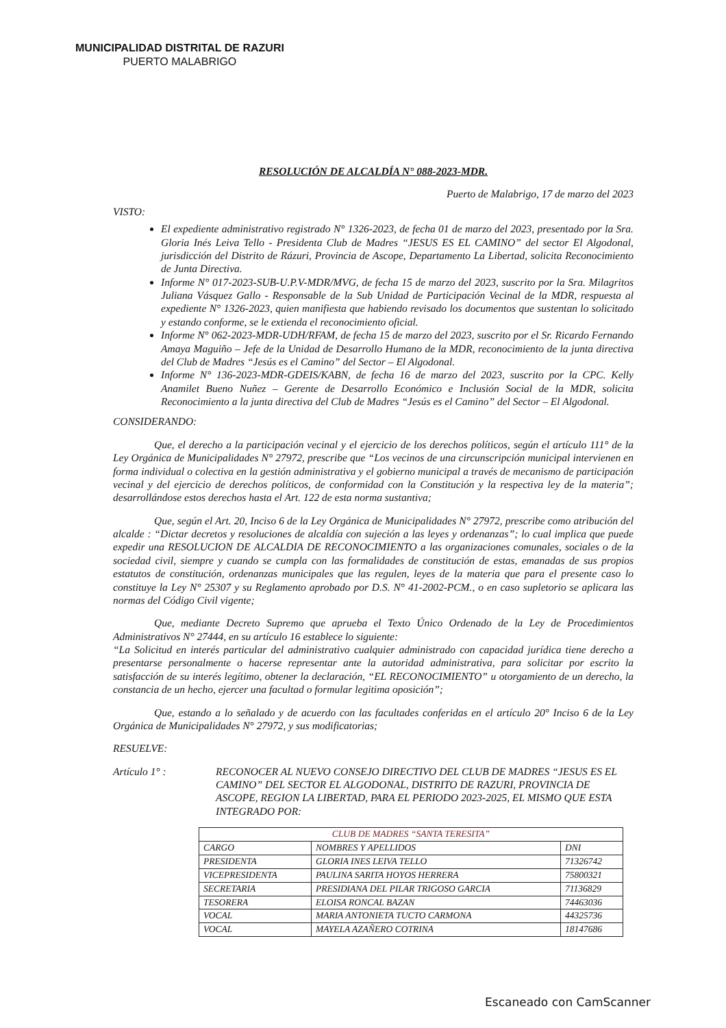MUNICIPALIDAD DISTRITAL DE RAZURI
PUERTO MALABRIGO
RESOLUCIÓN DE ALCALDÍA N° 088-2023-MDR.
Puerto de Malabrigo, 17 de marzo del 2023
VISTO:
El expediente administrativo registrado N° 1326-2023, de fecha 01 de marzo del 2023, presentado por la Sra. Gloria Inés Leiva Tello - Presidenta Club de Madres “JESUS ES EL CAMINO” del sector El Algodonal, jurisdicción del Distrito de Rázuri, Provincia de Ascope, Departamento La Libertad, solicita Reconocimiento de Junta Directiva.
Informe N° 017-2023-SUB-U.P.V-MDR/MVG, de fecha 15 de marzo del 2023, suscrito por la Sra. Milagritos Juliana Vásquez Gallo - Responsable de la Sub Unidad de Participación Vecinal de la MDR, respuesta al expediente N° 1326-2023, quien manifiesta que habiendo revisado los documentos que sustentan lo solicitado y estando conforme, se le extienda el reconocimiento oficial.
Informe N° 062-2023-MDR-UDH/RFAM, de fecha 15 de marzo del 2023, suscrito por el Sr. Ricardo Fernando Amaya Maguiño – Jefe de la Unidad de Desarrollo Humano de la MDR, reconocimiento de la junta directiva del Club de Madres “Jesús es el Camino” del Sector – El Algodonal.
Informe N° 136-2023-MDR-GDEIS/KABN, de fecha 16 de marzo del 2023, suscrito por la CPC. Kelly Anamilet Bueno Nuñez – Gerente de Desarrollo Económico e Inclusión Social de la MDR, solicita Reconocimiento a la junta directiva del Club de Madres “Jesús es el Camino” del Sector – El Algodonal.
CONSIDERANDO:
Que, el derecho a la participación vecinal y el ejercicio de los derechos políticos, según el artículo 111° de la Ley Orgánica de Municipalidades N° 27972, prescribe que “Los vecinos de una circunscripción municipal intervienen en forma individual o colectiva en la gestión administrativa y el gobierno municipal a través de mecanismo de participación vecinal y del ejercicio de derechos políticos, de conformidad con la Constitución y la respectiva ley de la materia”; desarrollándose estos derechos hasta el Art. 122 de esta norma sustantiva;
Que, según el Art. 20, Inciso 6 de la Ley Orgánica de Municipalidades N° 27972, prescribe como atribución del alcalde : “Dictar decretos y resoluciones de alcaldía con sujeción a las leyes y ordenanzas”; lo cual implica que puede expedir una RESOLUCION DE ALCALDIA DE RECONOCIMIENTO a las organizaciones comunales, sociales o de la sociedad civil, siempre y cuando se cumpla con las formalidades de constitución de estas, emanadas de sus propios estatutos de constitución, ordenanzas municipales que las regulen, leyes de la materia que para el presente caso lo constituye la Ley N° 25307 y su Reglamento aprobado por D.S. N° 41-2002-PCM., o en caso supletorio se aplicara las normas del Código Civil vigente;
Que, mediante Decreto Supremo que aprueba el Texto Único Ordenado de la Ley de Procedimientos Administrativos N° 27444, en su artículo 16 establece lo siguiente:
“La Solicitud en interés particular del administrativo cualquier administrado con capacidad jurídica tiene derecho a presentarse personalmente o hacerse representar ante la autoridad administrativa, para solicitar por escrito la satisfacción de su interés legítimo, obtener la declaración, “EL RECONOCIMIENTO” u otorgamiento de un derecho, la constancia de un hecho, ejercer una facultad o formular legitima oposición”;
Que, estando a lo señalado y de acuerdo con las facultades conferidas en el artículo 20° Inciso 6 de la Ley Orgánica de Municipalidades N° 27972, y sus modificatorias;
RESUELVE:
Artículo 1° :
RECONOCER AL NUEVO CONSEJO DIRECTIVO DEL CLUB DE MADRES “JESUS ES EL CAMINO” DEL SECTOR EL ALGODONAL, DISTRITO DE RAZURI, PROVINCIA DE ASCOPE, REGION LA LIBERTAD, PARA EL PERIODO 2023-2025, EL MISMO QUE ESTA INTEGRADO POR:
| CLUB DE MADRES “SANTA TERESITA” | | |
| --- | --- | --- |
| CARGO | NOMBRES Y APELLIDOS | DNI |
| PRESIDENTA | GLORIA INES LEIVA TELLO | 71326742 |
| VICEPRESIDENTA | PAULINA SARITA HOYOS HERRERA | 75800321 |
| SECRETARIA | PRESIDIANA DEL PILAR TRIGOSO GARCIA | 71136829 |
| TESORERA | ELOISA RONCAL BAZAN | 74463036 |
| VOCAL | MARIA ANTONIETA TUCTO CARMONA | 44325736 |
| VOCAL | MAYELA AZAÑERO COTRINA | 18147686 |
Escaneado con CamScanner